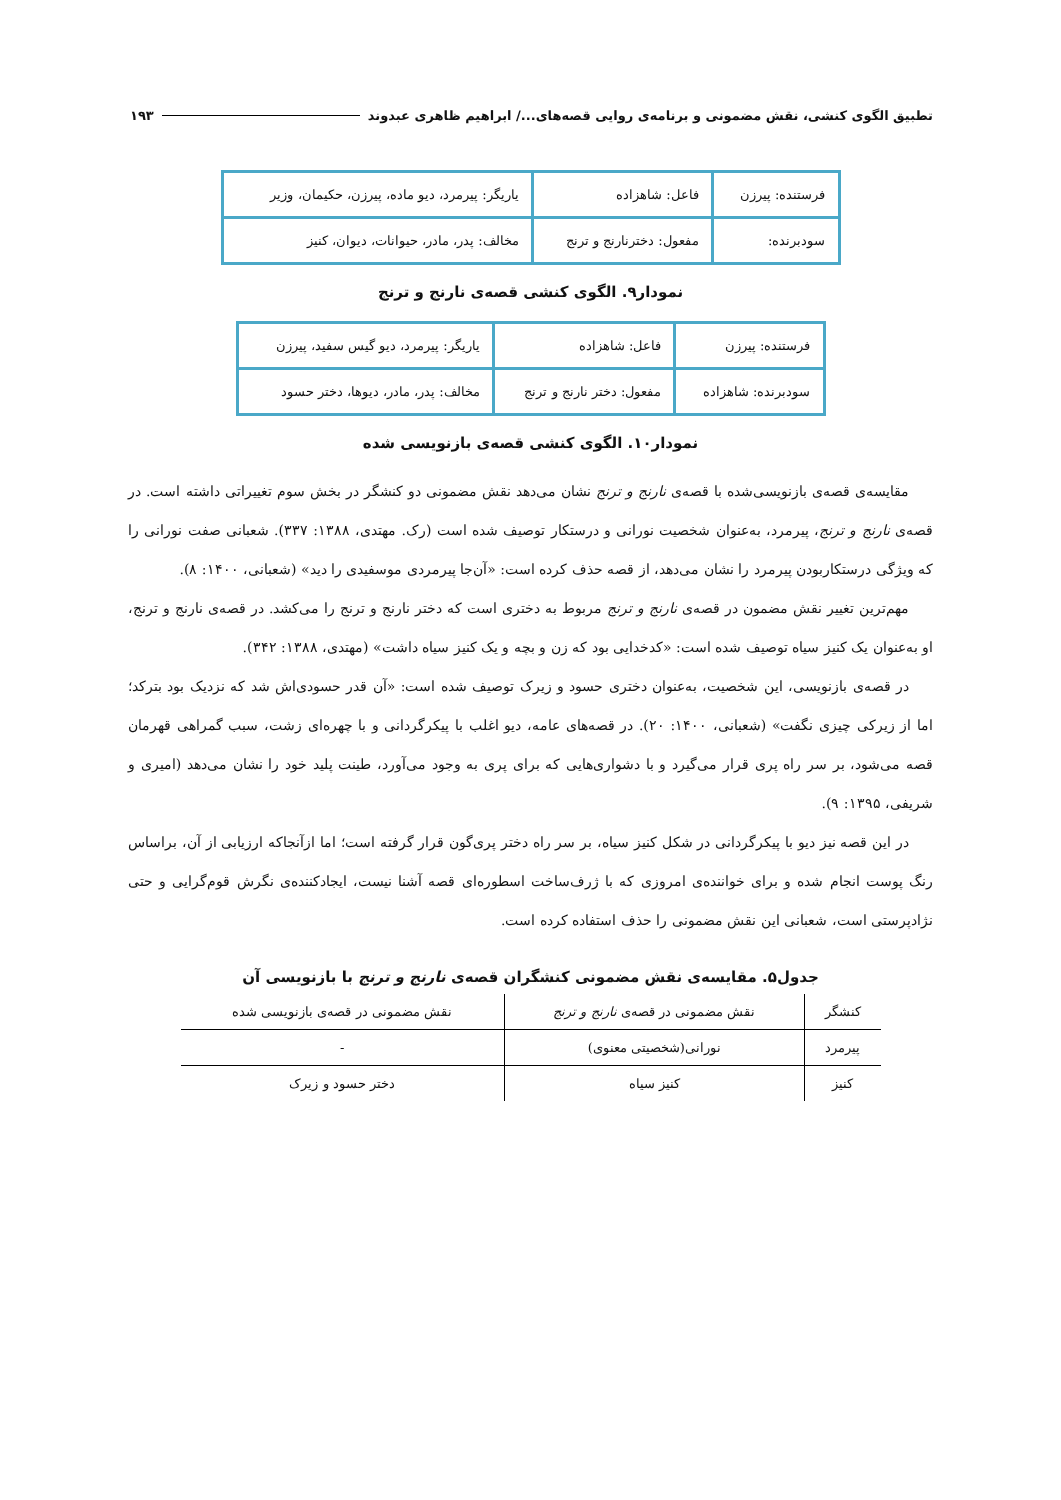تطبیق الگوی کنشی، نقش مضمونی و برنامه‌ی روایی قصه‌های.../ ابراهیم ظاهری عبدوند ۱۹۳
| فرستنده: پیرزن | فاعل: شاهزاده | یاریگر: پیرمرد، دیو ماده، پیرزن، حکیمان، وزیر |
| سودبرنده: | مفعول: دخترنارنج و ترنج | مخالف: پدر، مادر، حیوانات، دیوان، کنیز |
نمودار۹. الگوی کنشی قصه‌ی نارنج و ترنج
| فرستنده: پیرزن | فاعل: شاهزاده | یاریگر: پیرمرد، دیو گیس سفید، پیرزن |
| سودبرنده: شاهزاده | مفعول: دختر نارنج و ترنج | مخالف: پدر، مادر، دیوها، دختر حسود |
نمودار۱۰. الگوی کنشی قصه‌ی بازنویسی شده
مقایسه‌ی قصه‌ی بازنویسی‌شده با قصه‌ی نارنج و ترنج نشان می‌دهد نقش مضمونی دو کنشگر در بخش سوم تغییراتی داشته است. در قصه‌ی نارنج و ترنج، پیرمرد، به‌عنوان شخصیت نورانی و درستکار توصیف شده است (رک. مهتدی، ۱۳۸۸: ۳۳۷). شعبانی صفت نورانی را که ویژگی درستکاربودن پیرمرد را نشان می‌دهد، از قصه حذف کرده است: «آن‌جا پیرمردی موسفیدی را دید» (شعبانی، ۱۴۰۰: ۸).
مهم‌ترین تغییر نقش مضمون در قصه‌ی نارنج و ترنج مربوط به دختری است که دختر نارنج و ترنج را می‌کشد. در قصه‌ی نارنج و ترنج، او به‌عنوان یک کنیز سیاه توصیف شده است: «کدخدایی بود که زن و بچه و یک کنیز سیاه داشت» (مهتدی، ۱۳۸۸: ۳۴۲).
در قصه‌ی بازنویسی، این شخصیت، به‌عنوان دختری حسود و زیرک توصیف شده است: «آن قدر حسودی‌اش شد که نزدیک بود بترکد؛ اما از زیرکی چیزی نگفت» (شعبانی، ۱۴۰۰: ۲۰). در قصه‌های عامه، دیو اغلب با پیکرگردانی و با چهره‌ای زشت، سبب گمراهی قهرمان قصه می‌شود، بر سر راه پری قرار می‌گیرد و با دشواری‌هایی که برای پری به وجود می‌آورد، طینت پلید خود را نشان می‌دهد (امیری و شریفی، ۱۳۹۵: ۹).
در این قصه نیز دیو با پیکرگردانی در شکل کنیز سیاه، بر سر راه دختر پری‌گون قرار گرفته است؛ اما ازآنجاکه ارزیابی از آن، براساس رنگ پوست انجام شده و برای خواننده‌ی امروزی که با ژرف‌ساخت اسطوره‌ای قصه آشنا نیست، ایجادکننده‌ی نگرش قوم‌گرایی و حتی نژادپرستی است، شعبانی این نقش مضمونی را حذف استفاده کرده است.
جدول۵. مقایسه‌ی نقش مضمونی کنشگران قصه‌ی نارنج و ترنج با بازنویسی آن
| کنشگر | نقش مضمونی در قصه‌ی نارنج و ترنج | نقش مضمونی در قصه‌ی بازنویسی شده |
| --- | --- | --- |
| پیرمرد | نورانی(شخصیتی معنوی) | - |
| کنیز | کنیز سیاه | دختر حسود و زیرک |